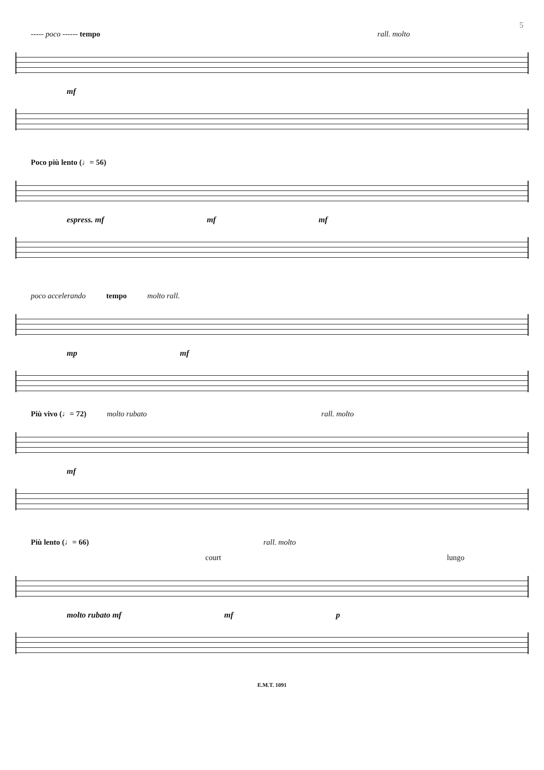5
----- poco ------ tempo rall. molto
mf
Poco più lento (♩= 56)
espress. mf mf mf
poco accelerando tempo molto rall.
mp mf
Più vivo (♩= 72) molto rubato rall. molto
mf
Più lento (♩= 66) rall. molto
court lungo
molto rubato mf mf p
E.M.T. 1091